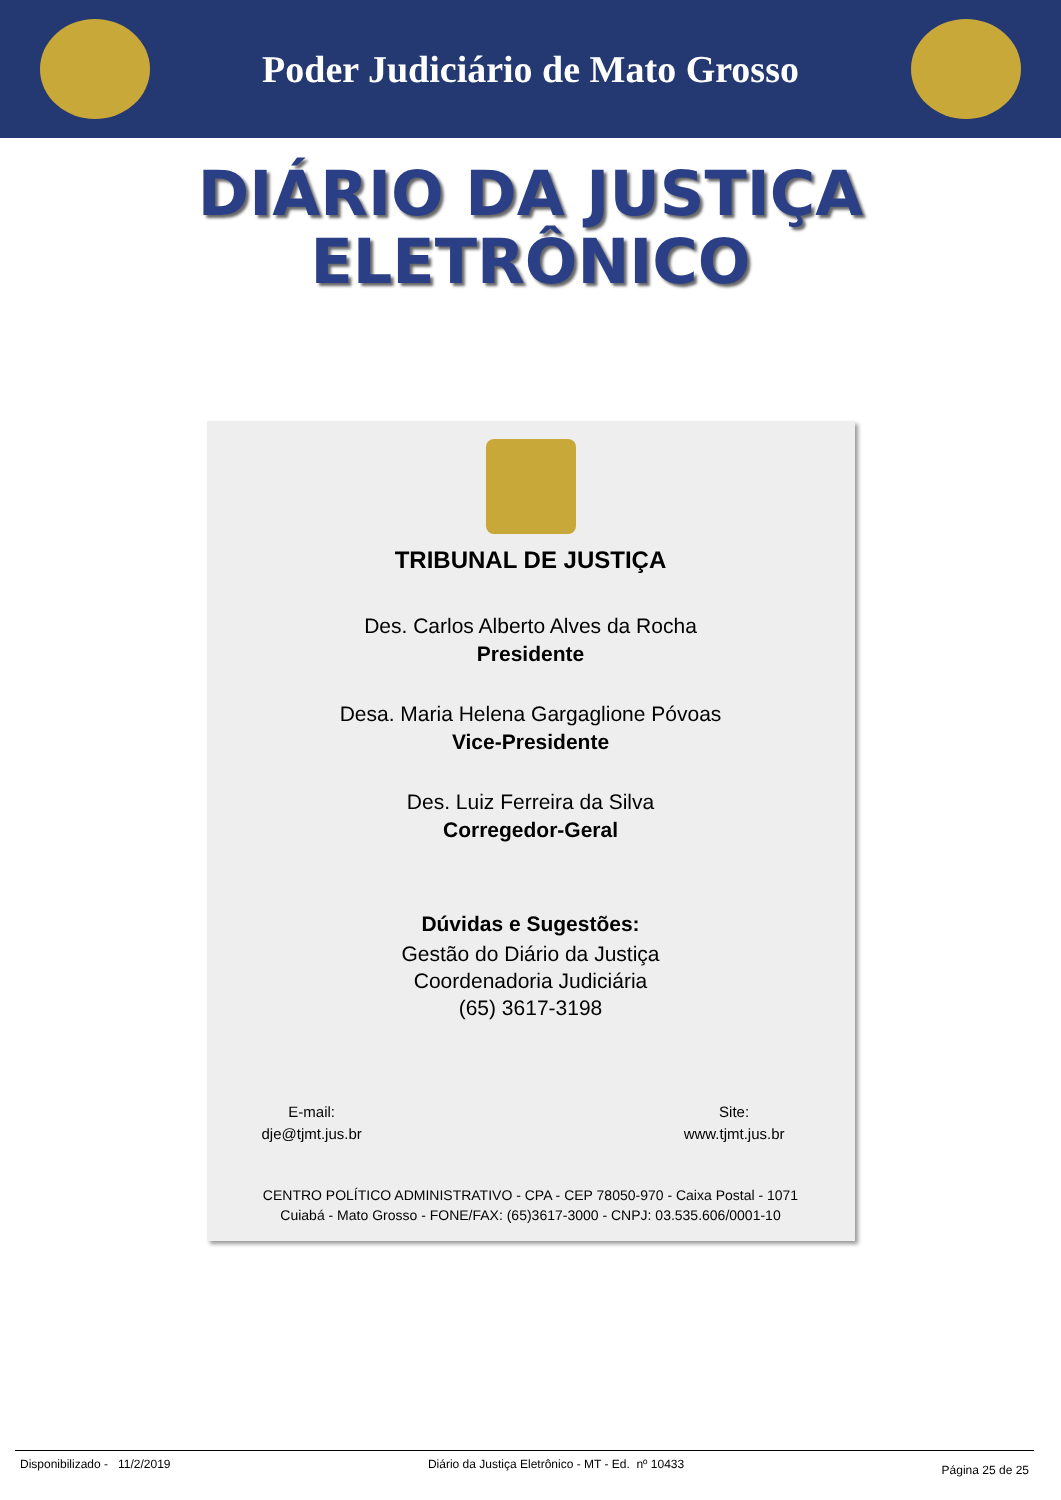Poder Judiciário de Mato Grosso
DIÁRIO DA JUSTIÇA
ELETRÔNICO
TRIBUNAL DE JUSTIÇA
Des. Carlos Alberto Alves da Rocha
Presidente
Desa. Maria Helena Gargaglione Póvoas
Vice-Presidente
Des. Luiz Ferreira da Silva
Corregedor-Geral
Dúvidas e Sugestões:
Gestão do Diário da Justiça
Coordenadoria Judiciária
(65) 3617-3198
E-mail:
dje@tjmt.jus.br
Site:
www.tjmt.jus.br
CENTRO POLÍTICO ADMINISTRATIVO - CPA - CEP 78050-970 - Caixa Postal - 1071
Cuiabá - Mato Grosso - FONE/FAX: (65)3617-3000 - CNPJ: 03.535.606/0001-10
Disponibilizado - 11/2/2019 Diário da Justiça Eletrônico - MT - Ed. nº 10433 Página 25 de 25